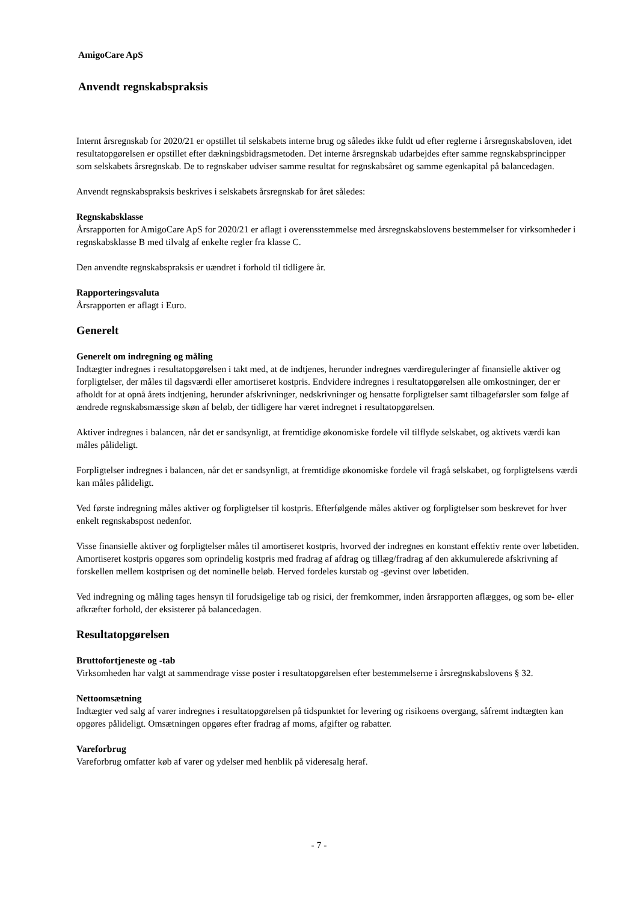AmigoCare ApS
Anvendt regnskabspraksis
Internt årsregnskab for 2020/21 er opstillet til selskabets interne brug og således ikke fuldt ud efter reglerne i årsregnskabsloven, idet resultatopgørelsen er opstillet efter dækningsbidragsmetoden. Det interne årsregnskab udarbejdes efter samme regnskabsprincipper som selskabets årsregnskab. De to regnskaber udviser samme resultat for regnskabsåret og samme egenkapital på balancedagen.
Anvendt regnskabspraksis beskrives i selskabets årsregnskab for året således:
Regnskabsklasse
Årsrapporten for AmigoCare ApS for 2020/21 er aflagt i overensstemmelse med årsregnskabslovens bestemmelser for virksomheder i regnskabsklasse B med tilvalg af enkelte regler fra klasse C.
Den anvendte regnskabspraksis er uændret i forhold til tidligere år.
Rapporteringsvaluta
Årsrapporten er aflagt i Euro.
Generelt
Generelt om indregning og måling
Indtægter indregnes i resultatopgørelsen i takt med, at de indtjenes, herunder indregnes værdireguleringer af finansielle aktiver og forpligtelser, der måles til dagsværdi eller amortiseret kostpris. Endvidere indregnes i resultatopgørelsen alle omkostninger, der er afholdt for at opnå årets indtjening, herunder afskrivninger, nedskrivninger og hensatte forpligtelser samt tilbageførsler som følge af ændrede regnskabsmæssige skøn af beløb, der tidligere har været indregnet i resultatopgørelsen.
Aktiver indregnes i balancen, når det er sandsynligt, at fremtidige økonomiske fordele vil tilflyde selskabet, og aktivets værdi kan måles pålideligt.
Forpligtelser indregnes i balancen, når det er sandsynligt, at fremtidige økonomiske fordele vil fragå selskabet, og forpligtelsens værdi kan måles pålideligt.
Ved første indregning måles aktiver og forpligtelser til kostpris. Efterfølgende måles aktiver og forpligtelser som beskrevet for hver enkelt regnskabspost nedenfor.
Visse finansielle aktiver og forpligtelser måles til amortiseret kostpris, hvorved der indregnes en konstant effektiv rente over løbetiden. Amortiseret kostpris opgøres som oprindelig kostpris med fradrag af afdrag og tillæg/fradrag af den akkumulerede afskrivning af forskellen mellem kostprisen og det nominelle beløb. Herved fordeles kurstab og -gevinst over løbetiden.
Ved indregning og måling tages hensyn til forudsigelige tab og risici, der fremkommer, inden årsrapporten aflægges, og som be- eller afkræfter forhold, der eksisterer på balancedagen.
Resultatopgørelsen
Bruttofortjeneste og -tab
Virksomheden har valgt at sammendrage visse poster i resultatopgørelsen efter bestemmelserne i årsregnskabslovens § 32.
Nettoomsætning
Indtægter ved salg af varer indregnes i resultatopgørelsen på tidspunktet for levering og risikoens overgang, såfremt indtægten kan opgøres pålideligt. Omsætningen opgøres efter fradrag af moms, afgifter og rabatter.
Vareforbrug
Vareforbrug omfatter køb af varer og ydelser med henblik på videresalg heraf.
- 7 -